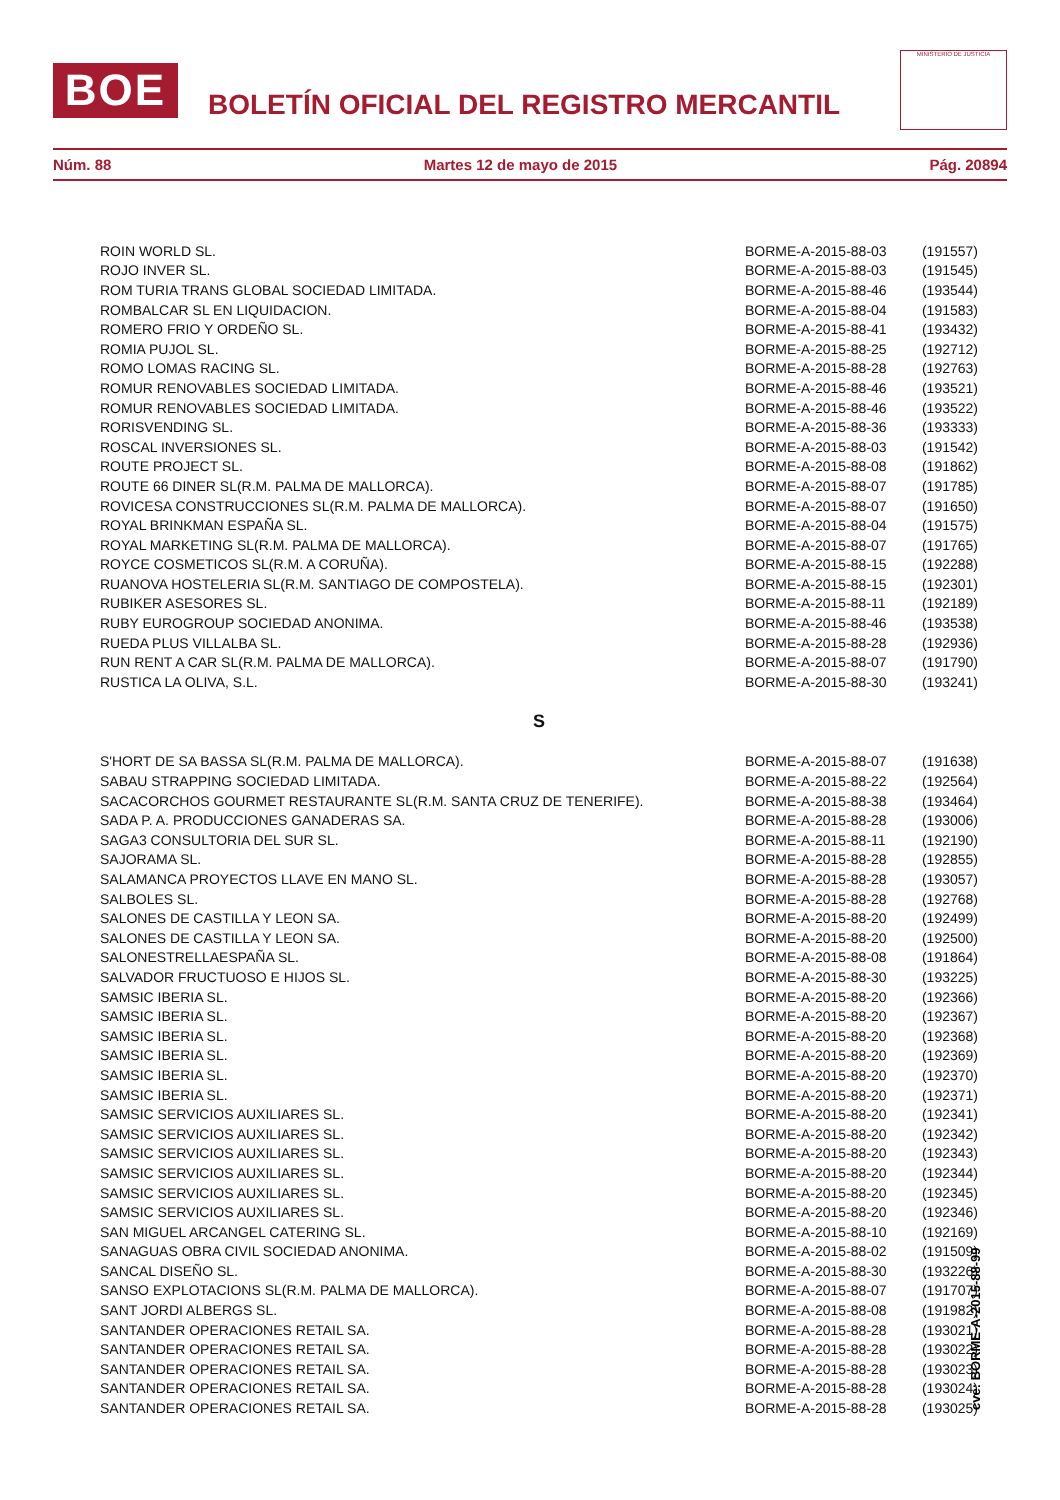BOE
BOLETÍN OFICIAL DEL REGISTRO MERCANTIL
MINISTERIO DE JUSTICIA
Núm. 88 Martes 12 de mayo de 2015 Pág. 20894
| ROIN WORLD SL. | BORME-A-2015-88-03 | (191557) |
| ROJO INVER SL. | BORME-A-2015-88-03 | (191545) |
| ROM TURIA TRANS GLOBAL SOCIEDAD LIMITADA. | BORME-A-2015-88-46 | (193544) |
| ROMBALCAR SL EN LIQUIDACION. | BORME-A-2015-88-04 | (191583) |
| ROMERO FRIO Y ORDEÑO SL. | BORME-A-2015-88-41 | (193432) |
| ROMIA PUJOL SL. | BORME-A-2015-88-25 | (192712) |
| ROMO LOMAS RACING SL. | BORME-A-2015-88-28 | (192763) |
| ROMUR RENOVABLES SOCIEDAD LIMITADA. | BORME-A-2015-88-46 | (193521) |
| ROMUR RENOVABLES SOCIEDAD LIMITADA. | BORME-A-2015-88-46 | (193522) |
| RORISVENDING SL. | BORME-A-2015-88-36 | (193333) |
| ROSCAL INVERSIONES SL. | BORME-A-2015-88-03 | (191542) |
| ROUTE PROJECT SL. | BORME-A-2015-88-08 | (191862) |
| ROUTE 66 DINER SL(R.M. PALMA DE MALLORCA). | BORME-A-2015-88-07 | (191785) |
| ROVICESA CONSTRUCCIONES SL(R.M. PALMA DE MALLORCA). | BORME-A-2015-88-07 | (191650) |
| ROYAL BRINKMAN ESPAÑA SL. | BORME-A-2015-88-04 | (191575) |
| ROYAL MARKETING SL(R.M. PALMA DE MALLORCA). | BORME-A-2015-88-07 | (191765) |
| ROYCE COSMETICOS SL(R.M. A CORUÑA). | BORME-A-2015-88-15 | (192288) |
| RUANOVA HOSTELERIA SL(R.M. SANTIAGO DE COMPOSTELA). | BORME-A-2015-88-15 | (192301) |
| RUBIKER ASESORES SL. | BORME-A-2015-88-11 | (192189) |
| RUBY EUROGROUP SOCIEDAD ANONIMA. | BORME-A-2015-88-46 | (193538) |
| RUEDA PLUS VILLALBA SL. | BORME-A-2015-88-28 | (192936) |
| RUN RENT A CAR SL(R.M. PALMA DE MALLORCA). | BORME-A-2015-88-07 | (191790) |
| RUSTICA LA OLIVA, S.L. | BORME-A-2015-88-30 | (193241) |
| S | | |
| S'HORT DE SA BASSA SL(R.M. PALMA DE MALLORCA). | BORME-A-2015-88-07 | (191638) |
| SABAU STRAPPING SOCIEDAD LIMITADA. | BORME-A-2015-88-22 | (192564) |
| SACACORCHOS GOURMET RESTAURANTE SL(R.M. SANTA CRUZ DE TENERIFE). | BORME-A-2015-88-38 | (193464) |
| SADA P. A. PRODUCCIONES GANADERAS SA. | BORME-A-2015-88-28 | (193006) |
| SAGA3 CONSULTORIA DEL SUR SL. | BORME-A-2015-88-11 | (192190) |
| SAJORAMA SL. | BORME-A-2015-88-28 | (192855) |
| SALAMANCA PROYECTOS LLAVE EN MANO SL. | BORME-A-2015-88-28 | (193057) |
| SALBOLES SL. | BORME-A-2015-88-28 | (192768) |
| SALONES DE CASTILLA Y LEON SA. | BORME-A-2015-88-20 | (192499) |
| SALONES DE CASTILLA Y LEON SA. | BORME-A-2015-88-20 | (192500) |
| SALONESTRELLAESPAÑA SL. | BORME-A-2015-88-08 | (191864) |
| SALVADOR FRUCTUOSO E HIJOS SL. | BORME-A-2015-88-30 | (193225) |
| SAMSIC IBERIA SL. | BORME-A-2015-88-20 | (192366) |
| SAMSIC IBERIA SL. | BORME-A-2015-88-20 | (192367) |
| SAMSIC IBERIA SL. | BORME-A-2015-88-20 | (192368) |
| SAMSIC IBERIA SL. | BORME-A-2015-88-20 | (192369) |
| SAMSIC IBERIA SL. | BORME-A-2015-88-20 | (192370) |
| SAMSIC IBERIA SL. | BORME-A-2015-88-20 | (192371) |
| SAMSIC SERVICIOS AUXILIARES SL. | BORME-A-2015-88-20 | (192341) |
| SAMSIC SERVICIOS AUXILIARES SL. | BORME-A-2015-88-20 | (192342) |
| SAMSIC SERVICIOS AUXILIARES SL. | BORME-A-2015-88-20 | (192343) |
| SAMSIC SERVICIOS AUXILIARES SL. | BORME-A-2015-88-20 | (192344) |
| SAMSIC SERVICIOS AUXILIARES SL. | BORME-A-2015-88-20 | (192345) |
| SAMSIC SERVICIOS AUXILIARES SL. | BORME-A-2015-88-20 | (192346) |
| SAN MIGUEL ARCANGEL CATERING SL. | BORME-A-2015-88-10 | (192169) |
| SANAGUAS OBRA CIVIL SOCIEDAD ANONIMA. | BORME-A-2015-88-02 | (191509) |
| SANCAL DISEÑO SL. | BORME-A-2015-88-30 | (193226) |
| SANSO EXPLOTACIONS SL(R.M. PALMA DE MALLORCA). | BORME-A-2015-88-07 | (191707) |
| SANT JORDI ALBERGS SL. | BORME-A-2015-88-08 | (191982) |
| SANTANDER OPERACIONES RETAIL SA. | BORME-A-2015-88-28 | (193021) |
| SANTANDER OPERACIONES RETAIL SA. | BORME-A-2015-88-28 | (193022) |
| SANTANDER OPERACIONES RETAIL SA. | BORME-A-2015-88-28 | (193023) |
| SANTANDER OPERACIONES RETAIL SA. | BORME-A-2015-88-28 | (193024) |
| SANTANDER OPERACIONES RETAIL SA. | BORME-A-2015-88-28 | (193025) |
cve: BORME-A-2015-88-99